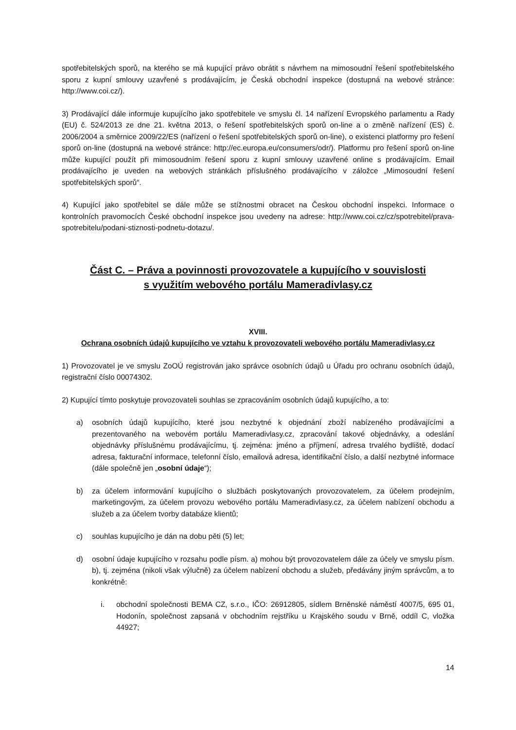spotřebitelských sporů, na kterého se má kupující právo obrátit s návrhem na mimosoudní řešení spotřebitelského sporu z kupní smlouvy uzavřené s prodávajícím, je Česká obchodní inspekce (dostupná na webové stránce: http://www.coi.cz/).
3) Prodávající dále informuje kupujícího jako spotřebitele ve smyslu čl. 14 nařízení Evropského parlamentu a Rady (EU) č. 524/2013 ze dne 21. května 2013, o řešení spotřebitelských sporů on-line a o změně nařízení (ES) č. 2006/2004 a směrnice 2009/22/ES (nařízení o řešení spotřebitelských sporů on-line), o existenci platformy pro řešení sporů on-line (dostupná na webové stránce: http://ec.europa.eu/consumers/odr/). Platformu pro řešení sporů on-line může kupující použít při mimosoudním řešení sporu z kupní smlouvy uzavřené online s prodávajícím. Email prodávajícího je uveden na webových stránkách příslušného prodávajícího v záložce „Mimosoudní řešení spotřebitelských sporů“.
4) Kupující jako spotřebitel se dále může se stížnostmi obracet na Českou obchodní inspekci. Informace o kontrolních pravomocích České obchodní inspekce jsou uvedeny na adrese: http://www.coi.cz/cz/spotrebitel/prava-spotrebitelu/podani-stiznosti-podnetu-dotazu/.
Část C. – Práva a povinnosti provozovatele a kupujícího v souvislosti
s využitím webového portálu Mameradivlasy.cz
XVIII.
Ochrana osobních údajů kupujícího ve vztahu k provozovateli webového portálu Mameradivlasy.cz
1) Provozovatel je ve smyslu ZoOÚ registrován jako správce osobních údajů u Úřadu pro ochranu osobních údajů, registrační číslo 00074302.
2) Kupující tímto poskytuje provozovateli souhlas se zpracováním osobních údajů kupujícího, a to:
a) osobních údajů kupujícího, které jsou nezbytné k objednání zboží nabízeného prodávajícími a prezentovaného na webovém portálu Mameradivlasy.cz, zpracování takové objednávky, a odeslání objednávky příslušnému prodávajícímu, tj. zejména: jméno a příjmení, adresa trvalého bydliště, dodací adresa, fakturační informace, telefonní číslo, emailová adresa, identifikační číslo, a další nezbytné informace (dále společně jen „osobní údaje“);
b) za účelem informování kupujícího o službách poskytovaných provozovatelem, za účelem prodejním, marketingovým, za účelem provozu webového portálu Mameradivlasy.cz, za účelem nabízení obchodu a služeb a za účelem tvorby databáze klientů;
c) souhlas kupujícího je dán na dobu pěti (5) let;
d) osobní údaje kupujícího v rozsahu podle písm. a) mohou být provozovatelem dále za účely ve smyslu písm. b), tj. zejména (nikoli však výlučně) za účelem nabízení obchodu a služeb, předávány jiným správcům, a to konkrétně:
i. obchodní společnosti BEMA CZ, s.r.o., IČO: 26912805, sídlem Brněnské náměstí 4007/5, 695 01, Hodonín, společnost zapsaná v obchodním rejstříku u Krajského soudu v Brně, oddíl C, vložka 44927;
14